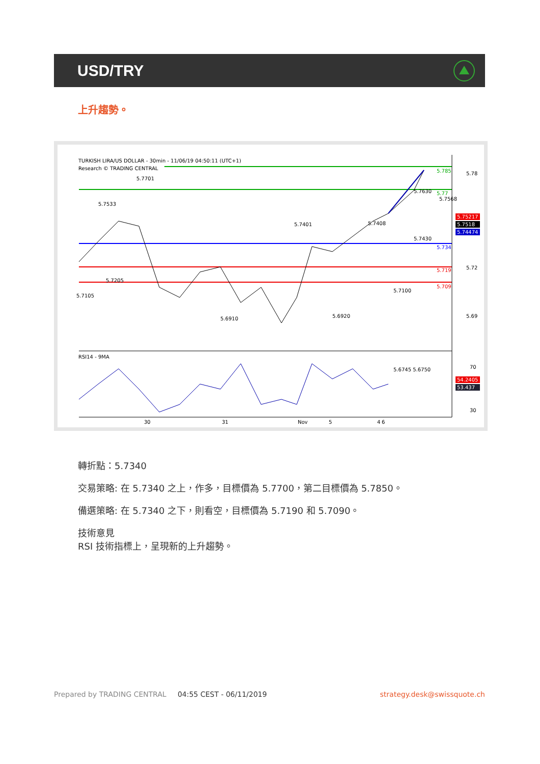USD/TRY
上升趨勢。
TURKISH LIRA/US DOLLAR - 30min - 11/06/19 04:50:11 (UTC+1)
Research © TRADING CENTRAL
5.785
5.77
5.734
5.719
5.709
5.78
5.72
5.69
5.75217
5.7518
5.74474
5.7701
5.7533
5.7105
5.7205
5.6910
5.6920
5.6745 5.6750
5.7401
5.7408
5.7630
5.7568
5.7100
5.7430
RSI14 - 9MA
70
30
54.2405
53.437
30
31
Nov
4
5
6
轉折點：5.7340
交易策略: 在 5.7340 之上，作多，目標價為 5.7700，第二目標價為 5.7850。
備選策略: 在 5.7340 之下，則看空，目標價為 5.7190 和 5.7090。
技術意見
RSI 技術指標上，呈現新的上升趨勢。
Prepared by TRADING CENTRAL 04:55 CEST - 06/11/2019 strategy.desk@swissquote.ch